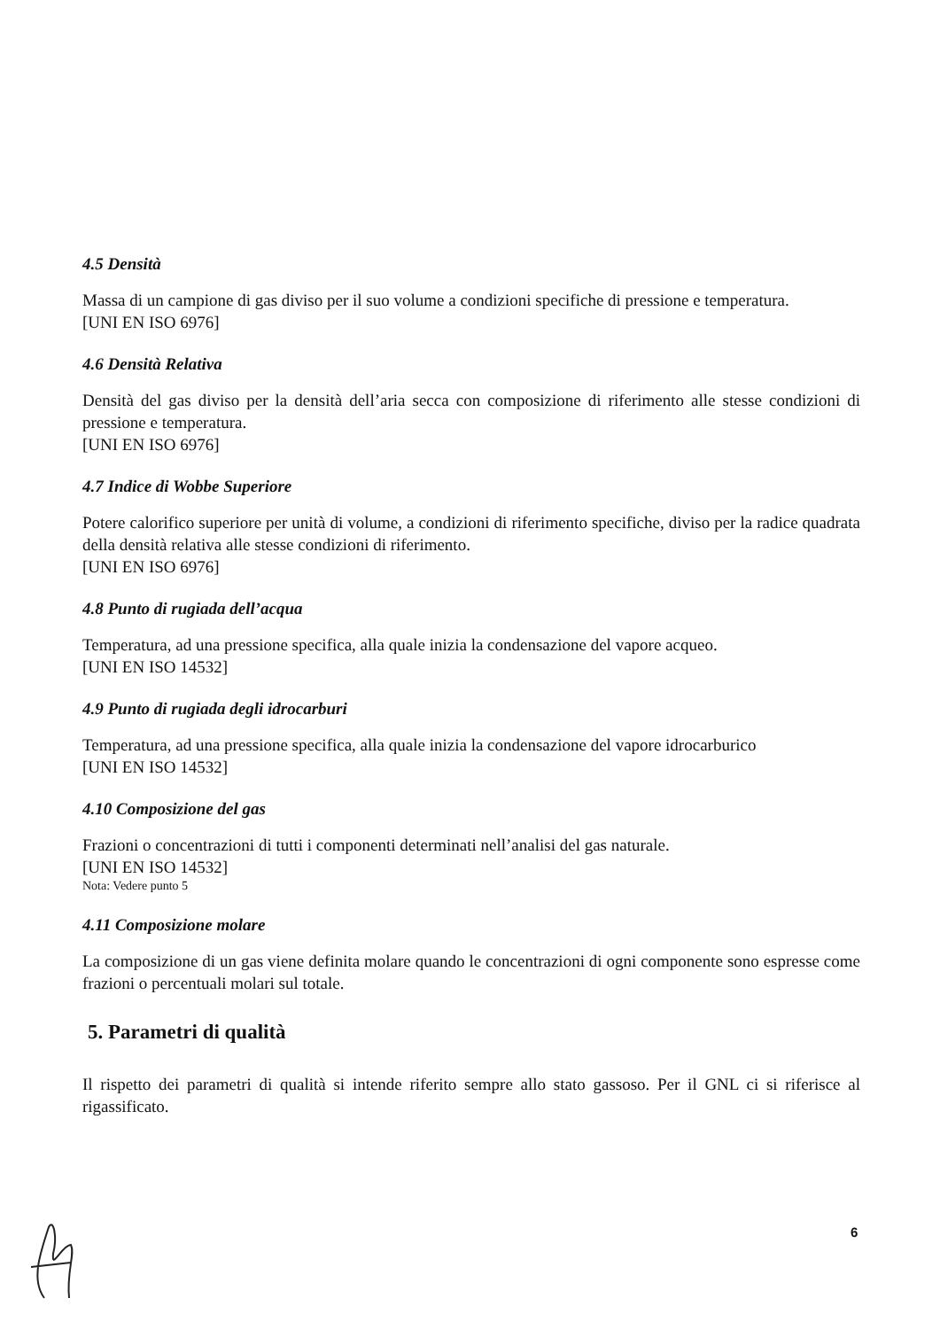4.5 Densità
Massa di un campione di gas diviso per il suo volume a condizioni specifiche di pressione e temperatura.
[UNI EN ISO 6976]
4.6 Densità Relativa
Densità del gas diviso per la densità dell’aria secca con composizione di riferimento alle stesse condizioni di pressione e temperatura.
[UNI EN ISO 6976]
4.7 Indice di Wobbe Superiore
Potere calorifico superiore per unità di volume, a condizioni di riferimento specifiche, diviso per la radice quadrata della densità relativa alle stesse condizioni di riferimento.
[UNI EN ISO 6976]
4.8 Punto di rugiada dell’acqua
Temperatura, ad una pressione specifica, alla quale inizia la condensazione del vapore acqueo.
[UNI EN ISO 14532]
4.9 Punto di rugiada degli idrocarburi
Temperatura, ad una pressione specifica, alla quale inizia la condensazione del vapore idrocarburico
[UNI EN ISO 14532]
4.10 Composizione del gas
Frazioni o concentrazioni di tutti i componenti determinati nell’analisi del gas naturale.
[UNI EN ISO 14532]
Nota: Vedere punto 5
4.11 Composizione molare
La composizione di un gas viene definita molare quando le concentrazioni di ogni componente sono espresse come frazioni o percentuali molari sul totale.
5. Parametri di qualità
Il rispetto dei parametri di qualità si intende riferito sempre allo stato gassoso. Per il GNL ci si riferisce al rigassificato.
6